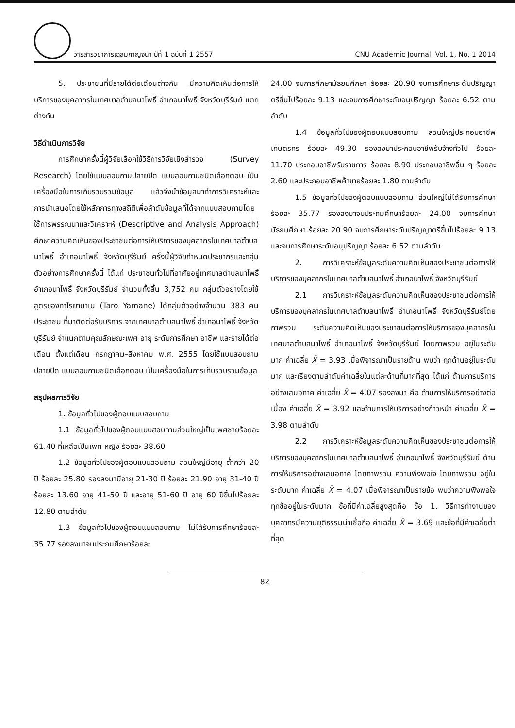วารสารวิชาการเฉลิมกาญจนา ปีที่ 1 ฉบับที่ 1 2557
CNU Academic Journal, Vol. 1, No. 1 2014
5. ประชาชนที่มีรายได้ต่อเดือนต่างกัน มีความคิดเห็นต่อการให้บริการของบุคลากรในเทศบาลตำบลนาโพธิ์ อำเภอนาโพธิ์ จังหวัดบุรีรัมย์ แตกต่างกัน
วิธีดำเนินการวิจัย
การศึกษาครั้งนี้ผู้วิจัยเลือกใช้วิธีการวิจัยเชิงสำรวจ (Survey Research) โดยใช้แบบสอบถามปลายปิด แบบสอบถามชนิดเลือกตอบ เป็นเครื่องมือในการเก็บรวบรวมข้อมูล แล้วจึงนำข้อมูลมาทำการวิเคราะห์และการนำเสนอโดยใช้หลักการทางสถิติเพื่อลำดับข้อมูลที่ได้จากแบบสอบถามโดยใช้การพรรณนาและวิเคราะห์ (Descriptive and Analysis Approach) ศึกษาความคิดเห็นของประชาชนต่อการให้บริการของบุคลากรในเทศบาลตำบลนาโพธิ์ อำเภอนาโพธิ์ จังหวัดบุรีรัมย์ ครั้งนี้ผู้วิจัยกำหนดประชากรและกลุ่มตัวอย่างการศึกษาครั้งนี้ ได้แก่ ประชาชนทั่วไปที่อาศัยอยู่เทศบาลตำบลนาโพธิ์ อำเภอนาโพธิ์ จังหวัดบุรีรัมย์ จำนวนทั้งสิ้น 3,752 คน กลุ่มตัวอย่างโดยใช้สูตรของทาโรยามาเน (Taro Yamane) ได้กลุ่มตัวอย่างจำนวน 383 คน ประชาชน ที่มาติดต่อรับบริการ จากเทศบาลตำบลนาโพธิ์ อำเภอนาโพธิ์ จังหวัดบุรีรัมย์ จำแนกตามคุณลักษณะเพศ อายุ ระดับการศึกษา อาชีพ และรายได้ต่อเดือน ตั้งแต่เดือน กรกฎาคม–สิงหาคม พ.ศ. 2555 โดยใช้แบบสอบถามปลายปิด แบบสอบถามชนิดเลือกตอบ เป็นเครื่องมือในการเก็บรวบรวมข้อมูล
สรุปผลการวิจัย
1. ข้อมูลทั่วไปของผู้ตอบแบบสอบถาม
1.1 ข้อมูลทั่วไปของผู้ตอบแบบสอบถามส่วนใหญ่เป็นเพศชายร้อยละ 61.40 ที่เหลือเป็นเพศ หญิง ร้อยละ 38.60
1.2 ข้อมูลทั่วไปของผู้ตอบแบบสอบถาม ส่วนใหญ่มีอายุ ต่ำกว่า 20 ปี ร้อยละ 25.80 รองลงมามีอายุ 21-30 ปี ร้อยละ 21.90 อายุ 31-40 ปี ร้อยละ 13.60 อายุ 41-50 ปี และอายุ 51-60 ปี อายุ 60 ปีขึ้นไปร้อยละ 12.80 ตามลำดับ
1.3 ข้อมูลทั่วไปของผู้ตอบแบบสอบถาม ไม่ได้รับการศึกษาร้อยละ 35.77 รองลงมาจบประถมศึกษาร้อยละ
24.00 จบการศึกษามัธยมศึกษา ร้อยละ 20.90 จบการศึกษาระดับปริญญาตรีขึ้นไปร้อยละ 9.13 และจบการศึกษาระดับอนุปริญญา ร้อยละ 6.52 ตามลำดับ
1.4 ข้อมูลทั่วไปของผู้ตอบแบบสอบถาม ส่วนใหญ่ประกอบอาชีพเกษตรกร ร้อยละ 49.30 รองลงมาประกอบอาชีพรับจ้างทั่วไป ร้อยละ 11.70 ประกอบอาชีพรับราชการ ร้อยละ 8.90 ประกอบอาชีพอื่น ๆ ร้อยละ 2.60 และประกอบอาชีพค้าขายร้อยละ 1.80 ตามลำดับ
1.5 ข้อมูลทั่วไปของผู้ตอบแบบสอบถาม ส่วนใหญ่ไม่ได้รับการศึกษาร้อยละ 35.77 รองลงมาจบประถมศึกษาร้อยละ 24.00 จบการศึกษามัธยมศึกษา ร้อยละ 20.90 จบการศึกษาระดับปริญญาตรีขึ้นไปร้อยละ 9.13 และจบการศึกษาระดับอนุปริญญา ร้อยละ 6.52 ตามลำดับ
2. การวิเคราะห์ข้อมูลระดับความคิดเห็นของประชาชนต่อการให้บริการของบุคลากรในเทศบาลตำบลนาโพธิ์ อำเภอนาโพธิ์ จังหวัดบุรีรัมย์
2.1 การวิเคราะห์ข้อมูลระดับความคิดเห็นของประชาชนต่อการให้บริการของบุคลากรในเทศบาลตำบลนาโพธิ์ อำเภอนาโพธิ์ จังหวัดบุรีรัมย์โดยภาพรวม ระดับความคิดเห็นของประชาชนต่อการให้บริการของบุคลากรในเทศบาลตำบลนาโพธิ์ อำเภอนาโพธิ์ จังหวัดบุรีรัมย์ โดยภาพรวม อยู่ในระดับมาก ค่าเฉลี่ย X̄ = 3.93 เมื่อพิจารณาเป็นรายด้าน พบว่า ทุกด้านอยู่ในระดับมาก และเรียงตามลำดับค่าเฉลี่ยในแต่ละด้านที่มากที่สุด ได้แก่ ด้านการบริการอย่างเสมอภาค ค่าเฉลี่ย X̄ = 4.07 รองลงมา คือ ด้านการให้บริการอย่างต่อเนื่อง ค่าเฉลี่ย X̄ = 3.92 และด้านการให้บริการอย่างก้าวหน้า ค่าเฉลี่ย X̄ = 3.98 ตามลำดับ
2.2 การวิเคราะห์ข้อมูลระดับความคิดเห็นของประชาชนต่อการให้บริการของบุคลากรในเทศบาลตำบลนาโพธิ์ อำเภอนาโพธิ์ จังหวัดบุรีรัมย์ ด้านการให้บริการอย่างเสมอภาค โดยภาพรวม ความพึงพอใจ โดยภาพรวม อยู่ในระดับมาก ค่าเฉลี่ย X̄ = 4.07 เมื่อพิจารณาเป็นรายข้อ พบว่าความพึงพอใจ ทุกข้ออยู่ในระดับมาก ข้อที่มีค่าเฉลี่ยสูงสุดคือ ข้อ 1. วิธีการทำงานของบุคลากรมีความยุติธรรมน่าเชื่อถือ ค่าเฉลี่ย X̄ = 3.69 และข้อที่มีค่าเฉลี่ยต่ำที่สุด
82